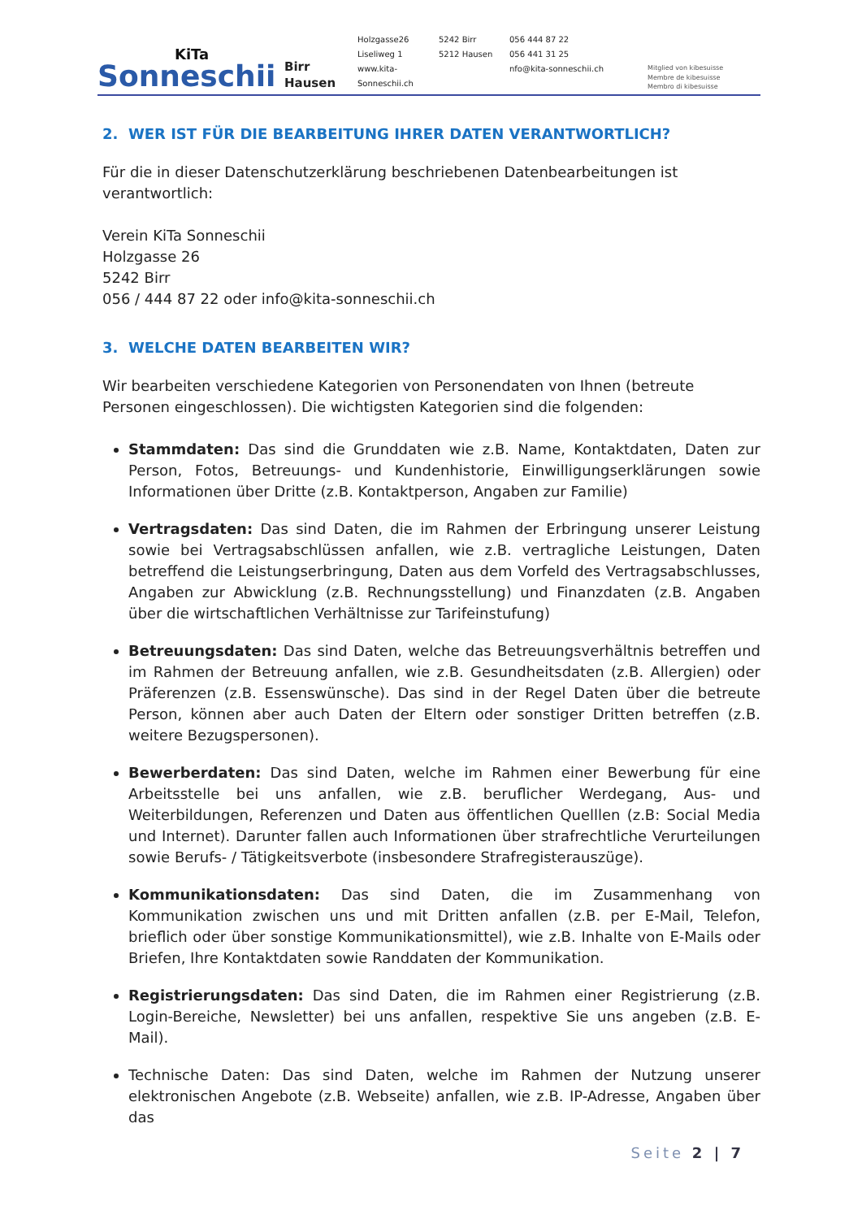KiTa
Sonneschii
Birr
Hausen
Holzgasse26 5242 Birr 056 444 87 22 Liseliweg 1 5212 Hausen 056 441 31 25 www.kita-Sonneschii.ch nfo@kita-sonneschii.ch
Mitglied von kibesuisse
Membre de kibesuisse
Membro di kibesuisse
2. WER IST FÜR DIE BEARBEITUNG IHRER DATEN VERANTWORTLICH?
Für die in dieser Datenschutzerklärung beschriebenen Datenbearbeitungen ist verantwortlich:
Verein KiTa Sonneschii
Holzgasse 26
5242 Birr
056 / 444 87 22 oder info@kita-sonneschii.ch
3. WELCHE DATEN BEARBEITEN WIR?
Wir bearbeiten verschiedene Kategorien von Personendaten von Ihnen (betreute Personen eingeschlossen). Die wichtigsten Kategorien sind die folgenden:
Stammdaten: Das sind die Grunddaten wie z.B. Name, Kontaktdaten, Daten zur Person, Fotos, Betreuungs- und Kundenhistorie, Einwilligungserklärungen sowie Informationen über Dritte (z.B. Kontaktperson, Angaben zur Familie)
Vertragsdaten: Das sind Daten, die im Rahmen der Erbringung unserer Leistung sowie bei Vertragsabschlüssen anfallen, wie z.B. vertragliche Leistungen, Daten betreffend die Leistungserbringung, Daten aus dem Vorfeld des Vertragsabschlusses, Angaben zur Abwicklung (z.B. Rechnungsstellung) und Finanzdaten (z.B. Angaben über die wirtschaftlichen Verhältnisse zur Tarifeinstufung)
Betreuungsdaten: Das sind Daten, welche das Betreuungsverhältnis betreffen und im Rahmen der Betreuung anfallen, wie z.B. Gesundheitsdaten (z.B. Allergien) oder Präferenzen (z.B. Essenswünsche). Das sind in der Regel Daten über die betreute Person, können aber auch Daten der Eltern oder sonstiger Dritten betreffen (z.B. weitere Bezugspersonen).
Bewerberdaten: Das sind Daten, welche im Rahmen einer Bewerbung für eine Arbeitsstelle bei uns anfallen, wie z.B. beruflicher Werdegang, Aus- und Weiterbildungen, Referenzen und Daten aus öffentlichen Quelllen (z.B: Social Media und Internet). Darunter fallen auch Informationen über strafrechtliche Verurteilungen sowie Berufs- / Tätigkeitsverbote (insbesondere Strafregisterauszüge).
Kommunikationsdaten: Das sind Daten, die im Zusammenhang von Kommunikation zwischen uns und mit Dritten anfallen (z.B. per E-Mail, Telefon, brieflich oder über sonstige Kommunikationsmittel), wie z.B. Inhalte von E-Mails oder Briefen, Ihre Kontaktdaten sowie Randdaten der Kommunikation.
Registrierungsdaten: Das sind Daten, die im Rahmen einer Registrierung (z.B. Login-Bereiche, Newsletter) bei uns anfallen, respektive Sie uns angeben (z.B. E-Mail).
Technische Daten: Das sind Daten, welche im Rahmen der Nutzung unserer elektronischen Angebote (z.B. Webseite) anfallen, wie z.B. IP-Adresse, Angaben über das
Seite 2 | 7